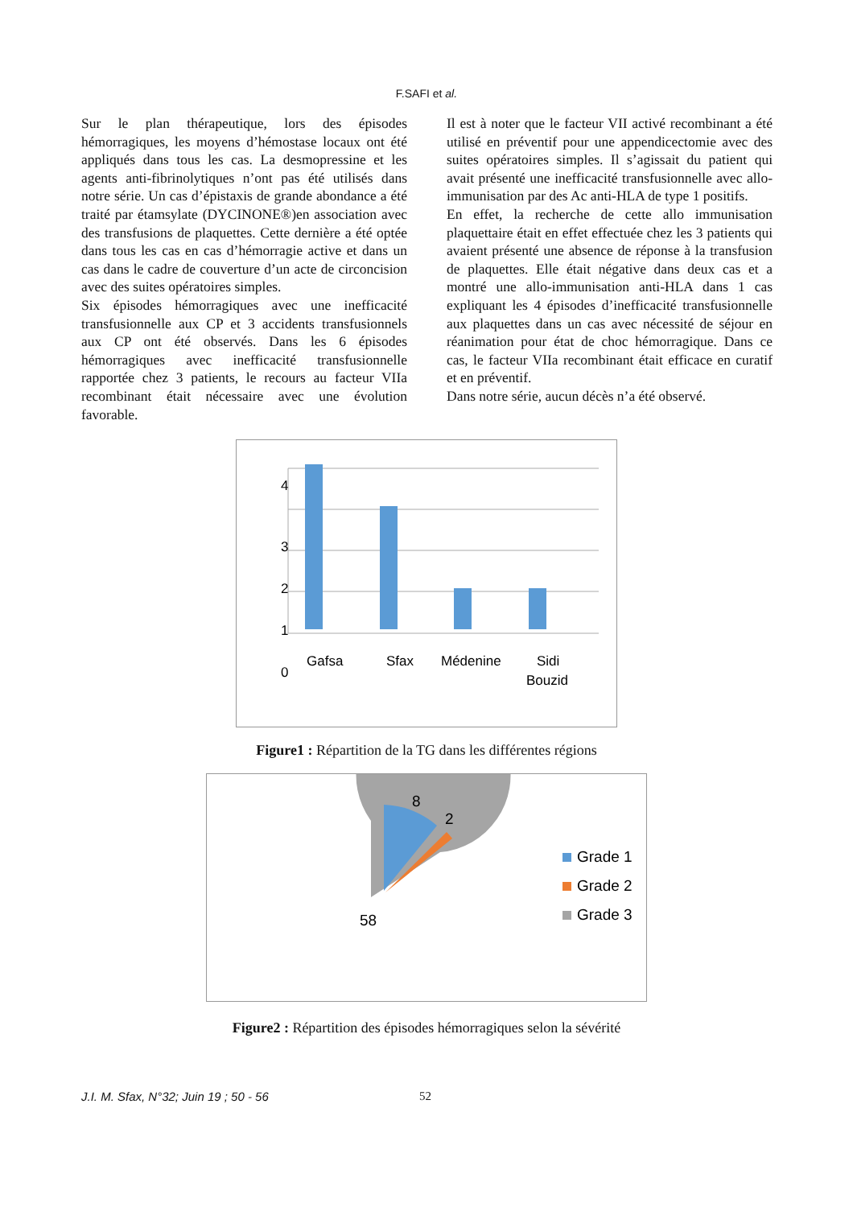F.SAFI et al.
Sur le plan thérapeutique, lors des épisodes hémorragiques, les moyens d’hémostase locaux ont été appliqués dans tous les cas. La desmopressine et les agents anti-fibrinolytiques n’ont pas été utilisés dans notre série. Un cas d’épistaxis de grande abondance a été traité par étamsylate (DYCINONE®)en association avec des transfusions de plaquettes. Cette dernière a été optée dans tous les cas en cas d’hémorragie active et dans un cas dans le cadre de couverture d’un acte de circoncision avec des suites opératoires simples.
Six épisodes hémorragiques avec une inefficacité transfusionnelle aux CP et 3 accidents transfusionnels aux CP ont été observés. Dans les 6 épisodes hémorragiques avec inefficacité transfusionnelle rapportée chez 3 patients, le recours au facteur VIIa recombinant était nécessaire avec une évolution favorable.
Il est à noter que le facteur VII activé recombinant a été utilisé en préventif pour une appendicectomie avec des suites opératoires simples. Il s’agissait du patient qui avait présenté une inefficacité transfusionnelle avec allo-immunisation par des Ac anti-HLA de type 1 positifs.
En effet, la recherche de cette allo immunisation plaquettaire était en effet effectuée chez les 3 patients qui avaient présenté une absence de réponse à la transfusion de plaquettes. Elle était négative dans deux cas et a montré une allo-immunisation anti-HLA dans 1 cas expliquant les 4 épisodes d’inefficacité transfusionnelle aux plaquettes dans un cas avec nécessité de séjour en réanimation pour état de choc hémorragique. Dans ce cas, le facteur VIIa recombinant était efficace en curatif et en préventif.
Dans notre série, aucun décès n’a été observé.
4
3
2
1
0
Gafsa
Sfax
Médenine
Sidi
Bouzid
Figure1 : Répartition de la TG dans les différentes régions
8
2
58
Grade 1
Grade 2
Grade 3
Figure2 : Répartition des épisodes hémorragiques selon la sévérité
J.I. M. Sfax, N°32; Juin 19 ; 50 - 56 52